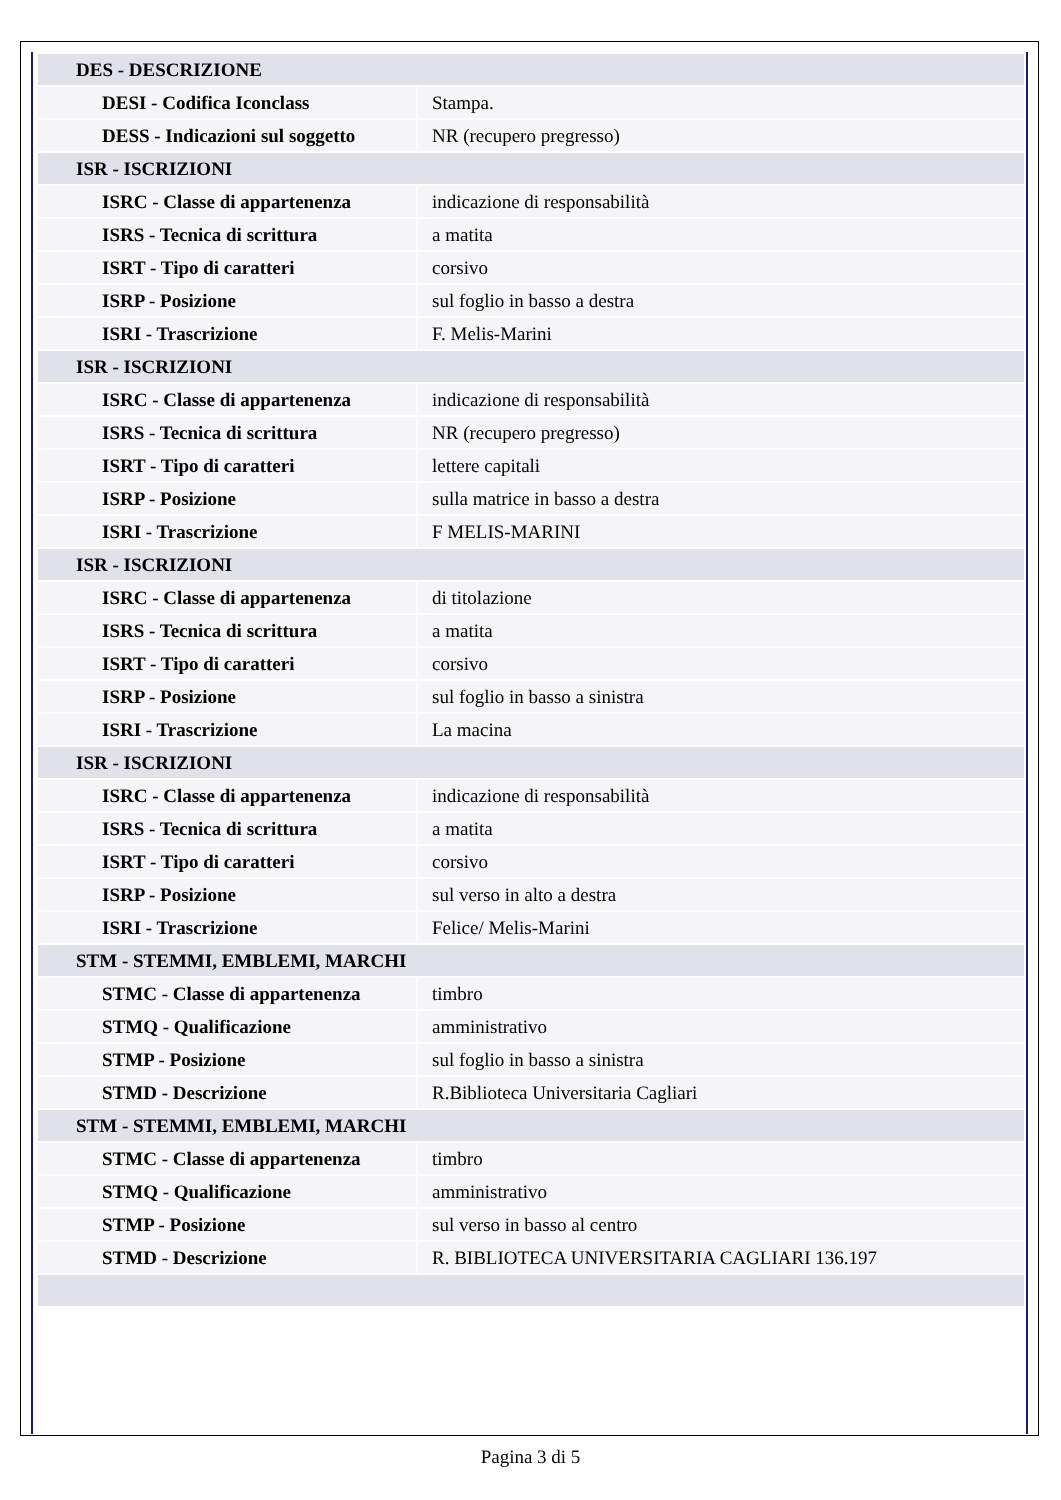| DES - DESCRIZIONE | |
| DESI - Codifica Iconclass | Stampa. |
| DESS - Indicazioni sul soggetto | NR (recupero pregresso) |
| ISR - ISCRIZIONI | |
| ISRC - Classe di appartenenza | indicazione di responsabilità |
| ISRS - Tecnica di scrittura | a matita |
| ISRT - Tipo di caratteri | corsivo |
| ISRP - Posizione | sul foglio in basso a destra |
| ISRI - Trascrizione | F. Melis-Marini |
| ISR - ISCRIZIONI | |
| ISRC - Classe di appartenenza | indicazione di responsabilità |
| ISRS - Tecnica di scrittura | NR (recupero pregresso) |
| ISRT - Tipo di caratteri | lettere capitali |
| ISRP - Posizione | sulla matrice in basso a destra |
| ISRI - Trascrizione | F MELIS-MARINI |
| ISR - ISCRIZIONI | |
| ISRC - Classe di appartenenza | di titolazione |
| ISRS - Tecnica di scrittura | a matita |
| ISRT - Tipo di caratteri | corsivo |
| ISRP - Posizione | sul foglio in basso a sinistra |
| ISRI - Trascrizione | La macina |
| ISR - ISCRIZIONI | |
| ISRC - Classe di appartenenza | indicazione di responsabilità |
| ISRS - Tecnica di scrittura | a matita |
| ISRT - Tipo di caratteri | corsivo |
| ISRP - Posizione | sul verso in alto a destra |
| ISRI - Trascrizione | Felice/ Melis-Marini |
| STM - STEMMI, EMBLEMI, MARCHI | |
| STMC - Classe di appartenenza | timbro |
| STMQ - Qualificazione | amministrativo |
| STMP - Posizione | sul foglio in basso a sinistra |
| STMD - Descrizione | R.Biblioteca Universitaria Cagliari |
| STM - STEMMI, EMBLEMI, MARCHI | |
| STMC - Classe di appartenenza | timbro |
| STMQ - Qualificazione | amministrativo |
| STMP - Posizione | sul verso in basso al centro |
| STMD - Descrizione | R. BIBLIOTECA UNIVERSITARIA CAGLIARI 136.197 |
Pagina 3 di 5